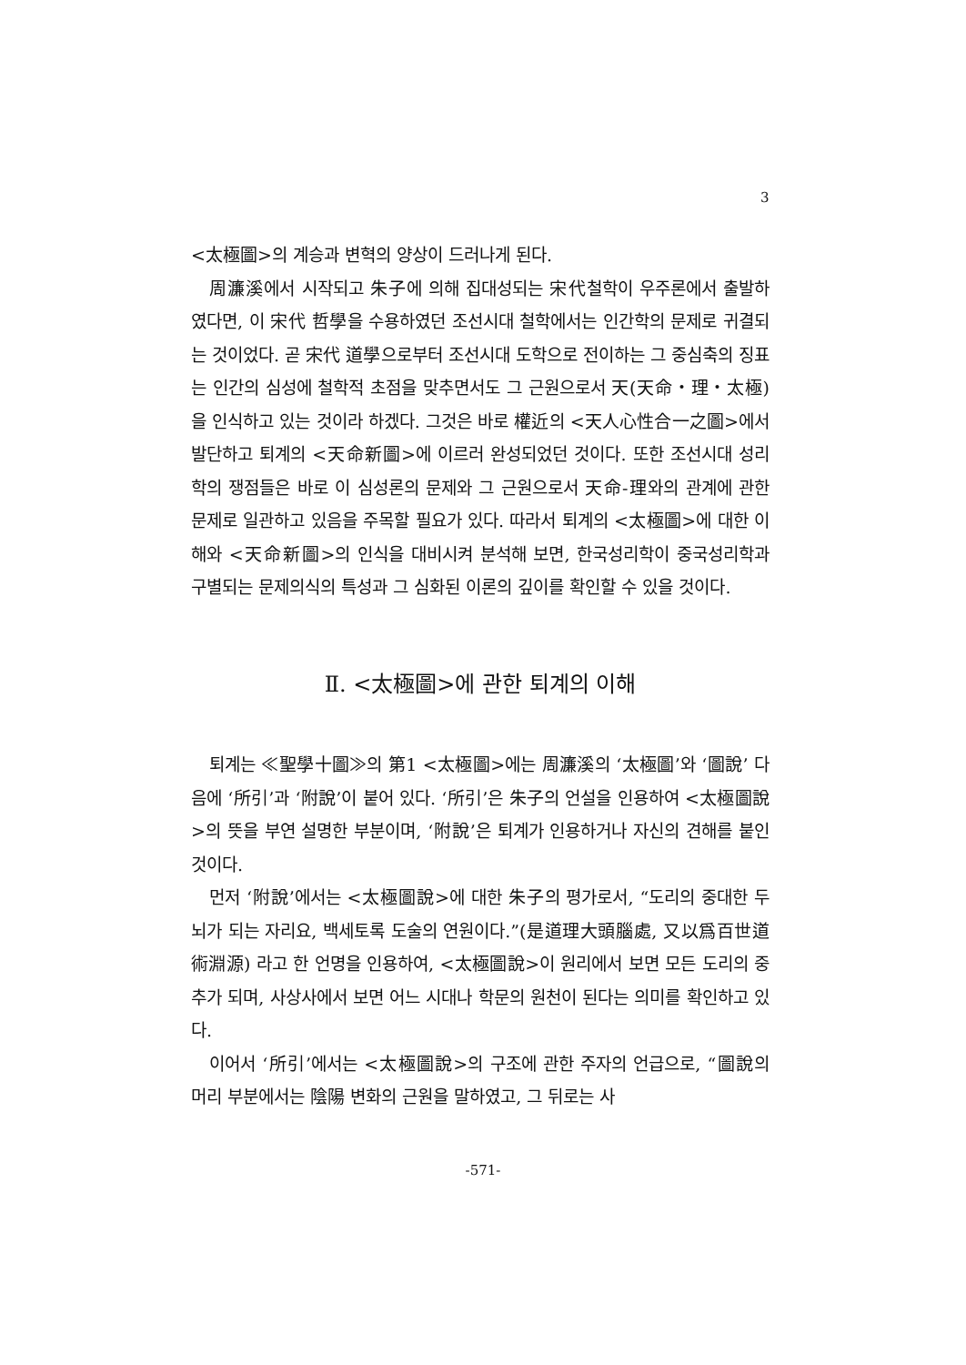3
<太極圖>의 계승과 변혁의 양상이 드러나게 된다.
周濂溪에서 시작되고 朱子에 의해 집대성되는 宋代철학이 우주론에서 출발하였다면, 이 宋代 哲學을 수용하였던 조선시대 철학에서는 인간학의 문제로 귀결되는 것이었다. 곧 宋代 道學으로부터 조선시대 도학으로 전이하는 그 중심축의 징표는 인간의 심성에 철학적 초점을 맞추면서도 그 근원으로서 天(天命・理・太極)을 인식하고 있는 것이라 하겠다. 그것은 바로 權近의 <天人心性合一之圖>에서 발단하고 퇴계의 <天命新圖>에 이르러 완성되었던 것이다. 또한 조선시대 성리학의 쟁점들은 바로 이 심성론의 문제와 그 근원으로서 天命-理와의 관계에 관한 문제로 일관하고 있음을 주목할 필요가 있다. 따라서 퇴계의 <太極圖>에 대한 이해와 <天命新圖>의 인식을 대비시켜 분석해 보면, 한국성리학이 중국성리학과 구별되는 문제의식의 특성과 그 심화된 이론의 깊이를 확인할 수 있을 것이다.
Ⅱ. <太極圖>에 관한 퇴계의 이해
퇴계는 ≪聖學十圖≫의 第1 <太極圖>에는 周濂溪의 ‘太極圖’와 ‘圖說’ 다음에 ‘所引’과 ‘附說’이 붙어 있다. ‘所引’은 朱子의 언설을 인용하여 <太極圖說>의 뜻을 부연 설명한 부분이며, ‘附說’은 퇴계가 인용하거나 자신의 견해를 붙인 것이다.
먼저 ‘附說’에서는 <太極圖說>에 대한 朱子의 평가로서, “도리의 중대한 두뇌가 되는 자리요, 백세토록 도술의 연원이다.”(是道理大頭腦處, 又以爲百世道術淵源) 라고 한 언명을 인용하여, <太極圖說>이 원리에서 보면 모든 도리의 중추가 되며, 사상사에서 보면 어느 시대나 학문의 원천이 된다는 의미를 확인하고 있다.
이어서 ‘所引’에서는 <太極圖說>의 구조에 관한 주자의 언급으로, “圖說의 머리 부분에서는 陰陽 변화의 근원을 말하였고, 그 뒤로는 사
-571-